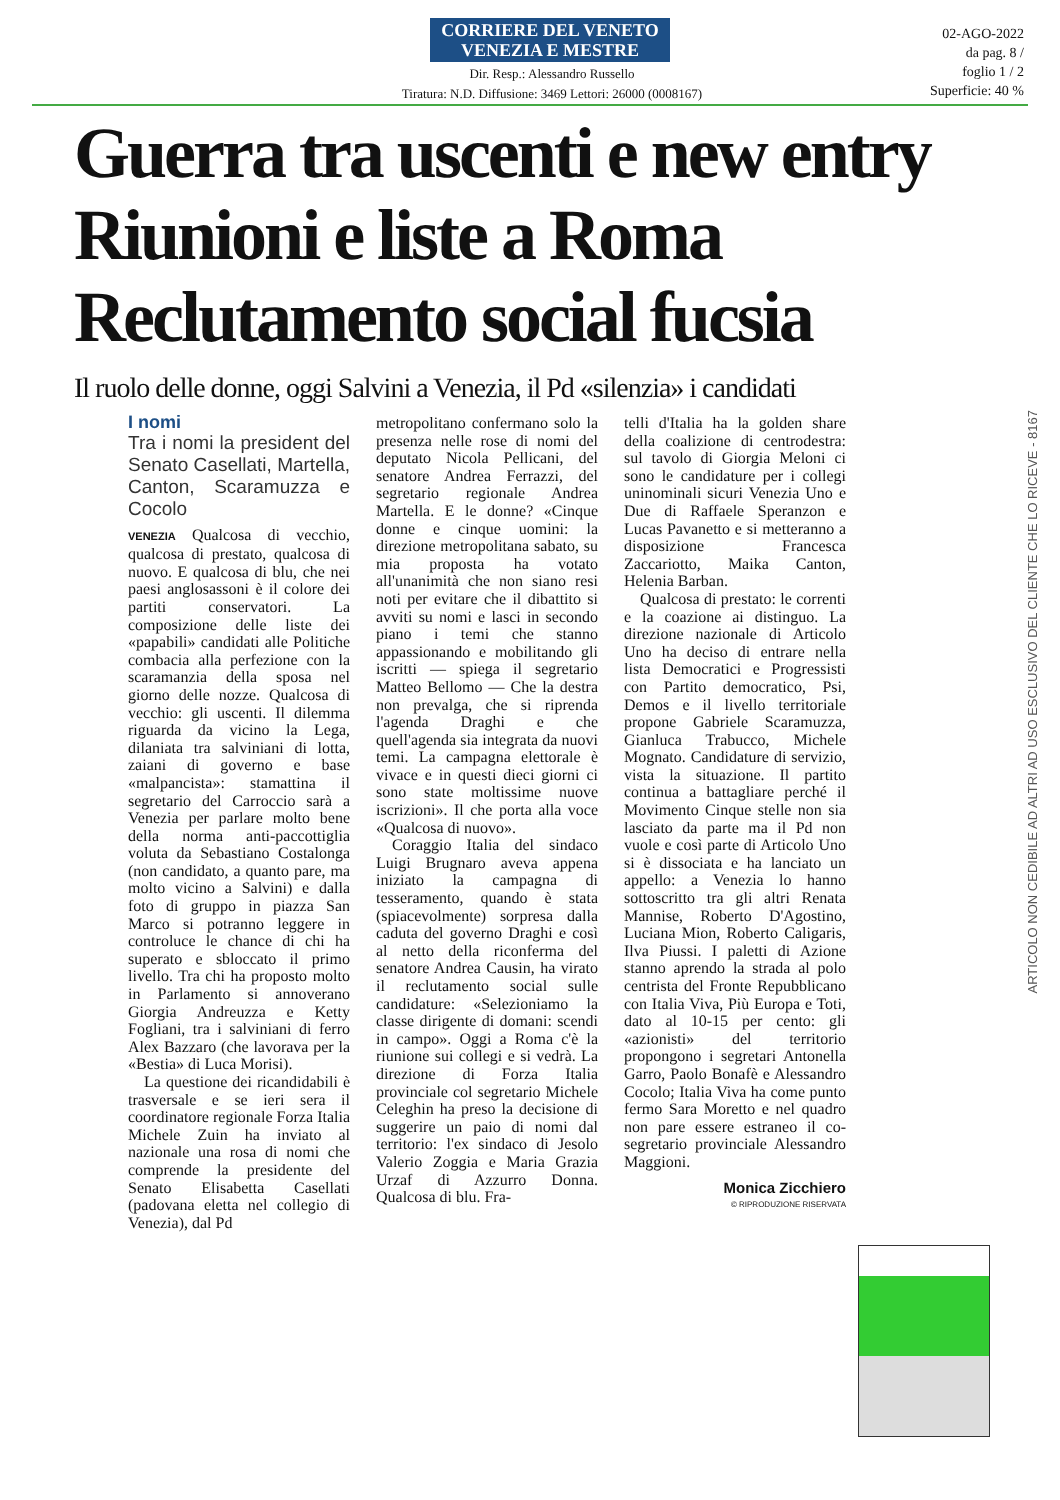CORRIERE DEL VENETO
VENEZIA E MESTRE
Dir. Resp.: Alessandro Russello
Tiratura: N.D. Diffusione: 3469 Lettori: 26000 (0008167)
02-AGO-2022
da pag. 8 /
foglio 1 / 2
Superficie: 40 %
Guerra tra uscenti e new entry
Riunioni e liste a Roma
Reclutamento social fucsia
Il ruolo delle donne, oggi Salvini a Venezia, il Pd «silenzia» i candidati
I nomi
Tra i nomi la president del Senato Casellati, Martella, Canton, Scaramuzza e Cocolo
VENEZIA Qualcosa di vecchio, qualcosa di prestato, qualcosa di nuovo. E qualcosa di blu, che nei paesi anglosassoni è il colore dei partiti conservatori. La composizione delle liste dei «papabili» candidati alle Politiche combacia alla perfezione con la scaramanzia della sposa nel giorno delle nozze. Qualcosa di vecchio: gli uscenti. Il dilemma riguarda da vicino la Lega, dilaniata tra salviniani di lotta, zaiani di governo e base «malpancista»: stamattina il segretario del Carroccio sarà a Venezia per parlare molto bene della norma anti-paccottiglia voluta da Sebastiano Costalonga (non candidato, a quanto pare, ma molto vicino a Salvini) e dalla foto di gruppo in piazza San Marco si potranno leggere in controluce le chance di chi ha superato e sbloccato il primo livello. Tra chi ha proposto molto in Parlamento si annoverano Giorgia Andreuzza e Ketty Fogliani, tra i salviniani di ferro Alex Bazzaro (che lavorava per la «Bestia» di Luca Morisi).
La questione dei ricandidabili è trasversale e se ieri sera il coordinatore regionale Forza Italia Michele Zuin ha inviato al nazionale una rosa di nomi che comprende la presidente del Senato Elisabetta Casellati (padovana eletta nel collegio di Venezia), dal Pd
metropolitano confermano solo la presenza nelle rose di nomi del deputato Nicola Pellicani, del senatore Andrea Ferrazzi, del segretario regionale Andrea Martella. E le donne? «Cinque donne e cinque uomini: la direzione metropolitana sabato, su mia proposta ha votato all'unanimità che non siano resi noti per evitare che il dibattito si avviti su nomi e lasci in secondo piano i temi che stanno appassionando e mobilitando gli iscritti — spiega il segretario Matteo Bellomo — Che la destra non prevalga, che si riprenda l'agenda Draghi e che quell'agenda sia integrata da nuovi temi. La campagna elettorale è vivace e in questi dieci giorni ci sono state moltissime nuove iscrizioni». Il che porta alla voce «Qualcosa di nuovo».
Coraggio Italia del sindaco Luigi Brugnaro aveva appena iniziato la campagna di tesseramento, quando è stata (spiacevolmente) sorpresa dalla caduta del governo Draghi e così al netto della riconferma del senatore Andrea Causin, ha virato il reclutamento social sulle candidature: «Selezioniamo la classe dirigente di domani: scendi in campo». Oggi a Roma c'è la riunione sui collegi e si vedrà. La direzione di Forza Italia provinciale col segretario Michele Celeghin ha preso la decisione di suggerire un paio di nomi dal territorio: l'ex sindaco di Jesolo Valerio Zoggia e Maria Grazia Urzaf di Azzurro Donna. Qualcosa di blu. Fra-
telli d'Italia ha la golden share della coalizione di centrodestra: sul tavolo di Giorgia Meloni ci sono le candidature per i collegi uninominali sicuri Venezia Uno e Due di Raffaele Speranzon e Lucas Pavanetto e si metteranno a disposizione Francesca Zaccariotto, Maika Canton, Helenia Barban.
Qualcosa di prestato: le correnti e la coazione ai distinguo. La direzione nazionale di Articolo Uno ha deciso di entrare nella lista Democratici e Progressisti con Partito democratico, Psi, Demos e il livello territoriale propone Gabriele Scaramuzza, Gianluca Trabucco, Michele Mognato. Candidature di servizio, vista la situazione. Il partito continua a battagliare perché il Movimento Cinque stelle non sia lasciato da parte ma il Pd non vuole e così parte di Articolo Uno si è dissociata e ha lanciato un appello: a Venezia lo hanno sottoscritto tra gli altri Renata Mannise, Roberto D'Agostino, Luciana Mion, Roberto Caligaris, Ilva Piussi. I paletti di Azione stanno aprendo la strada al polo centrista del Fronte Repubblicano con Italia Viva, Più Europa e Toti, dato al 10-15 per cento: gli «azionisti» del territorio propongono i segretari Antonella Garro, Paolo Bonafè e Alessandro Cocolo; Italia Viva ha come punto fermo Sara Moretto e nel quadro non pare essere estraneo il co-segretario provinciale Alessandro Maggioni.
Monica Zicchiero
© RIPRODUZIONE RISERVATA
ARTICOLO NON CEDIBILE AD ALTRI AD USO ESCLUSIVO DEL CLIENTE CHE LO RICEVE - 8167